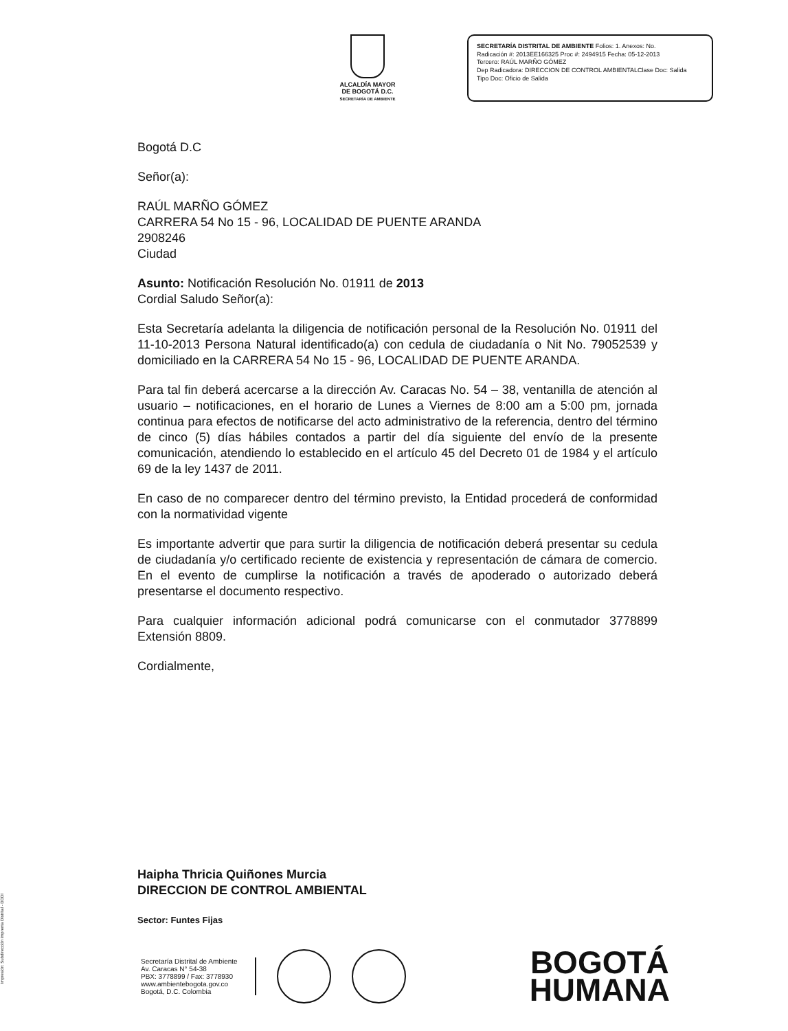ALCALDÍA MAYOR
DE BOGOTÁ D.C.
SECRETARÍA DE AMBIENTE
SECRETARÍA DISTRITAL DE AMBIENTE Folios: 1. Anexos: No.
Radicación #: 2013EE166325 Proc #: 2494915 Fecha: 05-12-2013
Tercero: RAÚL MARÑO GÓMEZ
Dep Radicadora: DIRECCION DE CONTROL AMBIENTALClase Doc: Salida
Tipo Doc: Oficio de Salida
Bogotá D.C
Señor(a):
RAÚL MARÑO GÓMEZ
CARRERA 54 No 15 - 96, LOCALIDAD DE PUENTE ARANDA
2908246
Ciudad
Asunto: Notificación Resolución No. 01911 de 2013
Cordial Saludo Señor(a):
Esta Secretaría adelanta la diligencia de notificación personal de la Resolución No. 01911 del 11-10-2013 Persona Natural identificado(a) con cedula de ciudadanía o Nit No. 79052539 y domiciliado en la CARRERA 54 No 15 - 96, LOCALIDAD DE PUENTE ARANDA.
Para tal fin deberá acercarse a la dirección Av. Caracas No. 54 – 38, ventanilla de atención al usuario – notificaciones, en el horario de Lunes a Viernes de 8:00 am a 5:00 pm, jornada continua para efectos de notificarse del acto administrativo de la referencia, dentro del término de cinco (5) días hábiles contados a partir del día siguiente del envío de la presente comunicación, atendiendo lo establecido en el artículo 45 del Decreto 01 de 1984 y el artículo 69 de la ley 1437 de 2011.
En caso de no comparecer dentro del término previsto, la Entidad procederá de conformidad con la normatividad vigente
Es importante advertir que para surtir la diligencia de notificación deberá presentar su cedula de ciudadanía y/o certificado reciente de existencia y representación de cámara de comercio. En el evento de cumplirse la notificación a través de apoderado o autorizado deberá presentarse el documento respectivo.
Para cualquier información adicional podrá comunicarse con el conmutador 3778899 Extensión 8809.
Cordialmente,
Haipha Thricia Quiñones Murcia
DIRECCION DE CONTROL AMBIENTAL
Sector: Funtes Fijas
Secretaría Distrital de Ambiente
Av. Caracas N° 54-38
PBX: 3778899 / Fax: 3778930
www.ambientebogota.gov.co
Bogotá, D.C. Colombia
BOGOTÁ
HUMANA
Impresión: Subdirección Imprenta Distrital - DDDI